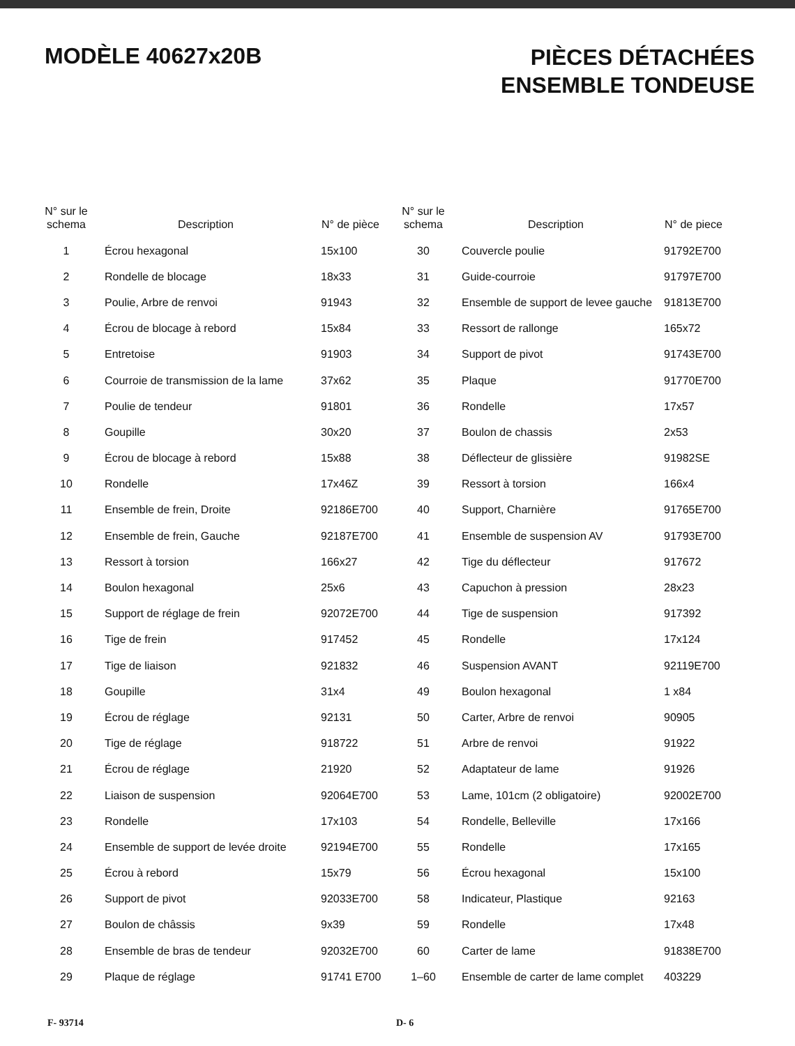MODÈLE 40627x20B
PIÈCES DÉTACHÉES
ENSEMBLE TONDEUSE
| N° sur le schema | Description | N° de pièce |
| --- | --- | --- |
| 1 | Écrou hexagonal | 15x100 |
| 2 | Rondelle de blocage | 18x33 |
| 3 | Poulie, Arbre de renvoi | 91943 |
| 4 | Écrou de blocage à rebord | 15x84 |
| 5 | Entretoise | 91903 |
| 6 | Courroie de transmission de la lame | 37x62 |
| 7 | Poulie de tendeur | 91801 |
| 8 | Goupille | 30x20 |
| 9 | Écrou de blocage à rebord | 15x88 |
| 10 | Rondelle | 17x46Z |
| 11 | Ensemble de frein, Droite | 92186E700 |
| 12 | Ensemble de frein, Gauche | 92187E700 |
| 13 | Ressort à torsion | 166x27 |
| 14 | Boulon hexagonal | 25x6 |
| 15 | Support de réglage de frein | 92072E700 |
| 16 | Tige de frein | 917452 |
| 17 | Tige de liaison | 921832 |
| 18 | Goupille | 31x4 |
| 19 | Écrou de réglage | 92131 |
| 20 | Tige de réglage | 918722 |
| 21 | Écrou de réglage | 21920 |
| 22 | Liaison de suspension | 92064E700 |
| 23 | Rondelle | 17x103 |
| 24 | Ensemble de support de levée droite | 92194E700 |
| 25 | Écrou à rebord | 15x79 |
| 26 | Support de pivot | 92033E700 |
| 27 | Boulon de châssis | 9x39 |
| 28 | Ensemble de bras de tendeur | 92032E700 |
| 29 | Plaque de réglage | 91741 E700 |
| N° sur le schema | Description | N° de piece |
| --- | --- | --- |
| 30 | Couvercle poulie | 91792E700 |
| 31 | Guide-courroie | 91797E700 |
| 32 | Ensemble de support de levee gauche | 91813E700 |
| 33 | Ressort de rallonge | 165x72 |
| 34 | Support de pivot | 91743E700 |
| 35 | Plaque | 91770E700 |
| 36 | Rondelle | 17x57 |
| 37 | Boulon de chassis | 2x53 |
| 38 | Déflecteur de glissière | 91982SE |
| 39 | Ressort à torsion | 166x4 |
| 40 | Support, Charnière | 91765E700 |
| 41 | Ensemble de suspension AV | 91793E700 |
| 42 | Tige du déflecteur | 917672 |
| 43 | Capuchon à pression | 28x23 |
| 44 | Tige de suspension | 917392 |
| 45 | Rondelle | 17x124 |
| 46 | Suspension AVANT | 92119E700 |
| 49 | Boulon hexagonal | 1 x84 |
| 50 | Carter, Arbre de renvoi | 90905 |
| 51 | Arbre de renvoi | 91922 |
| 52 | Adaptateur de lame | 91926 |
| 53 | Lame, 101cm (2 obligatoire) | 92002E700 |
| 54 | Rondelle, Belleville | 17x166 |
| 55 | Rondelle | 17x165 |
| 56 | Écrou hexagonal | 15x100 |
| 58 | Indicateur, Plastique | 92163 |
| 59 | Rondelle | 17x48 |
| 60 | Carter de lame | 91838E700 |
| 1–60 | Ensemble de carter de lame complet | 403229 |
F- 93714 D- 6